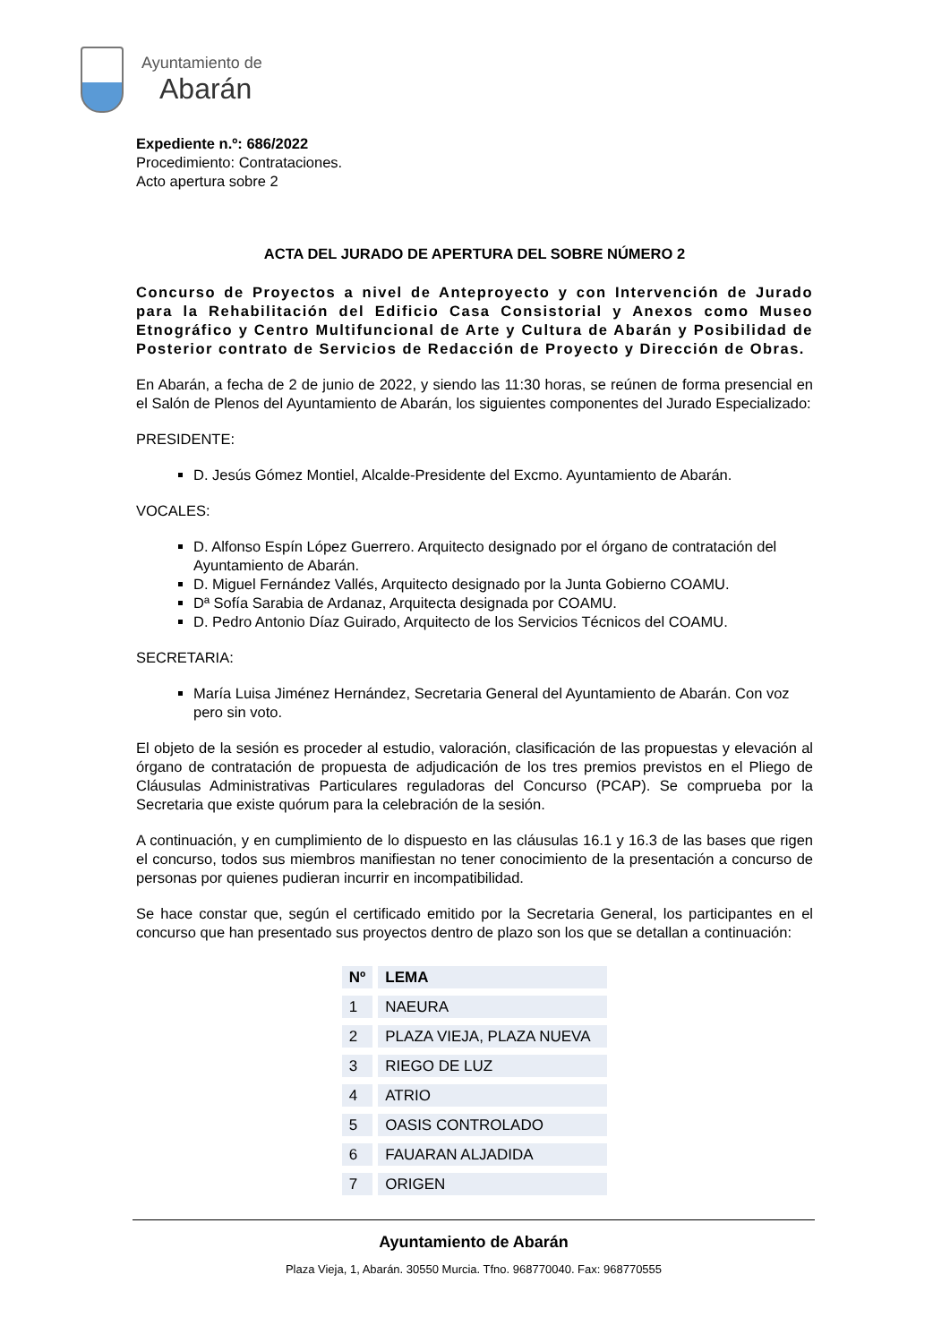Ayuntamiento de
Abarán
Expediente n.º: 686/2022
Procedimiento: Contrataciones.
Acto apertura sobre 2
ACTA DEL JURADO DE APERTURA DEL SOBRE NÚMERO 2
Concurso de Proyectos a nivel de Anteproyecto y con Intervención de Jurado para la Rehabilitación del Edificio Casa Consistorial y Anexos como Museo Etnográfico y Centro Multifuncional de Arte y Cultura de Abarán y Posibilidad de Posterior contrato de Servicios de Redacción de Proyecto y Dirección de Obras.
En Abarán, a fecha de 2 de junio de 2022, y siendo las 11:30 horas, se reúnen de forma presencial en el Salón de Plenos del Ayuntamiento de Abarán, los siguientes componentes del Jurado Especializado:
PRESIDENTE:
D. Jesús Gómez Montiel, Alcalde-Presidente del Excmo. Ayuntamiento de Abarán.
VOCALES:
D. Alfonso Espín López Guerrero. Arquitecto designado por el órgano de contratación del Ayuntamiento de Abarán.
D. Miguel Fernández Vallés, Arquitecto designado por la Junta Gobierno COAMU.
Dª Sofía Sarabia de Ardanaz, Arquitecta designada por COAMU.
D. Pedro Antonio Díaz Guirado, Arquitecto de los Servicios Técnicos del COAMU.
SECRETARIA:
María Luisa Jiménez Hernández, Secretaria General del Ayuntamiento de Abarán. Con voz pero sin voto.
El objeto de la sesión es proceder al estudio, valoración, clasificación de las propuestas y elevación al órgano de contratación de propuesta de adjudicación de los tres premios previstos en el Pliego de Cláusulas Administrativas Particulares reguladoras del Concurso (PCAP). Se comprueba por la Secretaria que existe quórum para la celebración de la sesión.
A continuación, y en cumplimiento de lo dispuesto en las cláusulas 16.1 y 16.3 de las bases que rigen el concurso, todos sus miembros manifiestan no tener conocimiento de la presentación a concurso de personas por quienes pudieran incurrir en incompatibilidad.
Se hace constar que, según el certificado emitido por la Secretaria General, los participantes en el concurso que han presentado sus proyectos dentro de plazo son los que se detallan a continuación:
| Nº | LEMA |
| --- | --- |
| 1 | NAEURA |
| 2 | PLAZA VIEJA, PLAZA NUEVA |
| 3 | RIEGO DE LUZ |
| 4 | ATRIO |
| 5 | OASIS CONTROLADO |
| 6 | FAUARAN ALJADIDA |
| 7 | ORIGEN |
Ayuntamiento de Abarán
Plaza Vieja, 1, Abarán. 30550 Murcia. Tfno. 968770040. Fax: 968770555